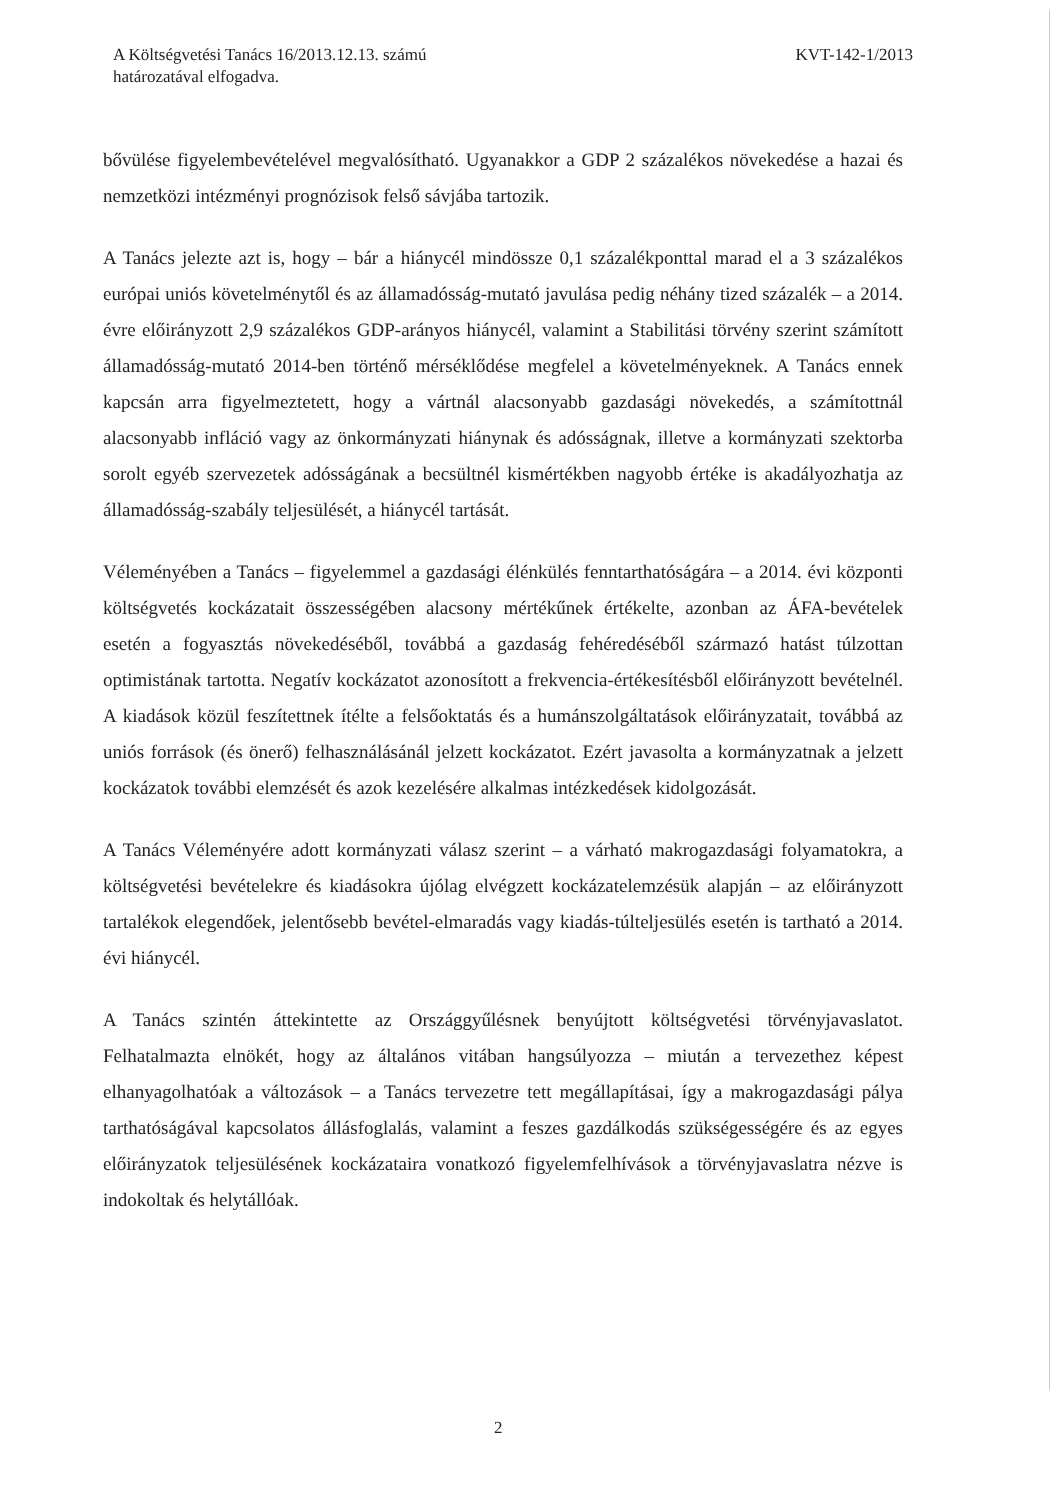A Költségvetési Tanács 16/2013.12.13. számú
határozatával elfogadva.
KVT-142-1/2013
bővülése figyelembevételével megvalósítható. Ugyanakkor a GDP 2 százalékos növekedése a hazai és nemzetközi intézményi prognózisok felső sávjába tartozik.
A Tanács jelezte azt is, hogy – bár a hiánycél mindössze 0,1 százalékponttal marad el a 3 százalékos európai uniós követelménytől és az államadósság-mutató javulása pedig néhány tized százalék – a 2014. évre előirányzott 2,9 százalékos GDP-arányos hiánycél, valamint a Stabilitási törvény szerint számított államadósság-mutató 2014-ben történő mérséklődése megfelel a követelményeknek. A Tanács ennek kapcsán arra figyelmeztetett, hogy a vártnál alacsonyabb gazdasági növekedés, a számítottnál alacsonyabb infláció vagy az önkormányzati hiánynak és adósságnak, illetve a kormányzati szektorba sorolt egyéb szervezetek adósságának a becsültnél kismértékben nagyobb értéke is akadályozhatja az államadósság-szabály teljesülését, a hiánycél tartását.
Véleményében a Tanács – figyelemmel a gazdasági élénkülés fenntarthatóságára – a 2014. évi központi költségvetés kockázatait összességében alacsony mértékűnek értékelte, azonban az ÁFA-bevételek esetén a fogyasztás növekedéséből, továbbá a gazdaság fehéredéséből származó hatást túlzottan optimistának tartotta. Negatív kockázatot azonosított a frekvencia-értékesítésből előirányzott bevételnél. A kiadások közül feszítettnek ítélte a felsőoktatás és a humánszolgáltatások előirányzatait, továbbá az uniós források (és önerő) felhasználásánál jelzett kockázatot. Ezért javasolta a kormányzatnak a jelzett kockázatok további elemzését és azok kezelésére alkalmas intézkedések kidolgozását.
A Tanács Véleményére adott kormányzati válasz szerint – a várható makrogazdasági folyamatokra, a költségvetési bevételekre és kiadásokra újólag elvégzett kockázatelemzésük alapján – az előirányzott tartalékok elegendőek, jelentősebb bevétel-elmaradás vagy kiadás-túlteljesülés esetén is tartható a 2014. évi hiánycél.
A Tanács szintén áttekintette az Országgyűlésnek benyújtott költségvetési törvényjavaslatot. Felhatalmazta elnökét, hogy az általános vitában hangsúlyozza – miután a tervezethez képest elhanyagolhatóak a változások – a Tanács tervezetre tett megállapításai, így a makrogazdasági pálya tarthatóságával kapcsolatos állásfoglalás, valamint a feszes gazdálkodás szükségességére és az egyes előirányzatok teljesülésének kockázataira vonatkozó figyelemfelhívások a törvényjavaslatra nézve is indokoltak és helytállóak.
2